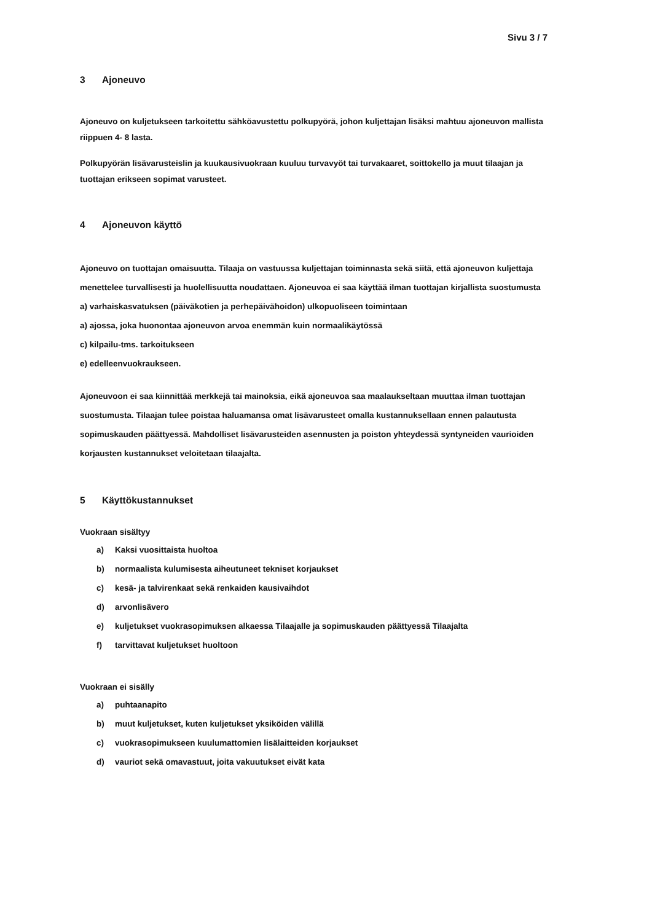Sivu 3 / 7
3 Ajoneuvo
Ajoneuvo on kuljetukseen tarkoitettu sähköavustettu polkupyörä, johon kuljettajan lisäksi mahtuu ajoneuvon mallista riippuen 4- 8 lasta.
Polkupyörän lisävarusteislin ja kuukausivuokraan kuuluu turvavyöt tai turvakaaret, soittokello ja muut tilaajan ja tuottajan erikseen sopimat varusteet.
4 Ajoneuvon käyttö
Ajoneuvo on tuottajan omaisuutta. Tilaaja on vastuussa kuljettajan toiminnasta sekä siitä, että ajoneuvon kuljettaja menettelee turvallisesti ja huolellisuutta noudattaen. Ajoneuvoa ei saa käyttää ilman tuottajan kirjallista suostumusta
a) varhaiskasvatuksen (päiväkotien ja perhepäivähoidon) ulkopuoliseen toimintaan
a) ajossa, joka huonontaa ajoneuvon arvoa enemmän kuin normaalikäytössä
c) kilpailu-tms. tarkoitukseen
e) edelleenvuokraukseen.
Ajoneuvoon ei saa kiinnittää merkkejä tai mainoksia, eikä ajoneuvoa saa maalaukseltaan muuttaa ilman tuottajan suostumusta. Tilaajan tulee poistaa haluamansa omat lisävarusteet omalla kustannuksellaan ennen palautusta sopimuskauden päättyessä. Mahdolliset lisävarusteiden asennusten ja poiston yhteydessä syntyneiden vaurioiden korjausten kustannukset veloitetaan tilaajalta.
5 Käyttökustannukset
Vuokraan sisältyy
a) Kaksi vuosittaista huoltoa
b) normaalista kulumisesta aiheutuneet tekniset korjaukset
c) kesä- ja talvirenkaat sekä renkaiden kausivaihdot
d) arvonlisävero
e) kuljetukset vuokrasopimuksen alkaessa Tilaajalle ja sopimuskauden päättyessä Tilaajalta
f) tarvittavat kuljetukset huoltoon
Vuokraan ei sisälly
a) puhtaanapito
b) muut kuljetukset, kuten kuljetukset yksiköiden välillä
c) vuokrasopimukseen kuulumattomien lisälaitteiden korjaukset
d) vauriot sekä omavastuut, joita vakuutukset eivät kata